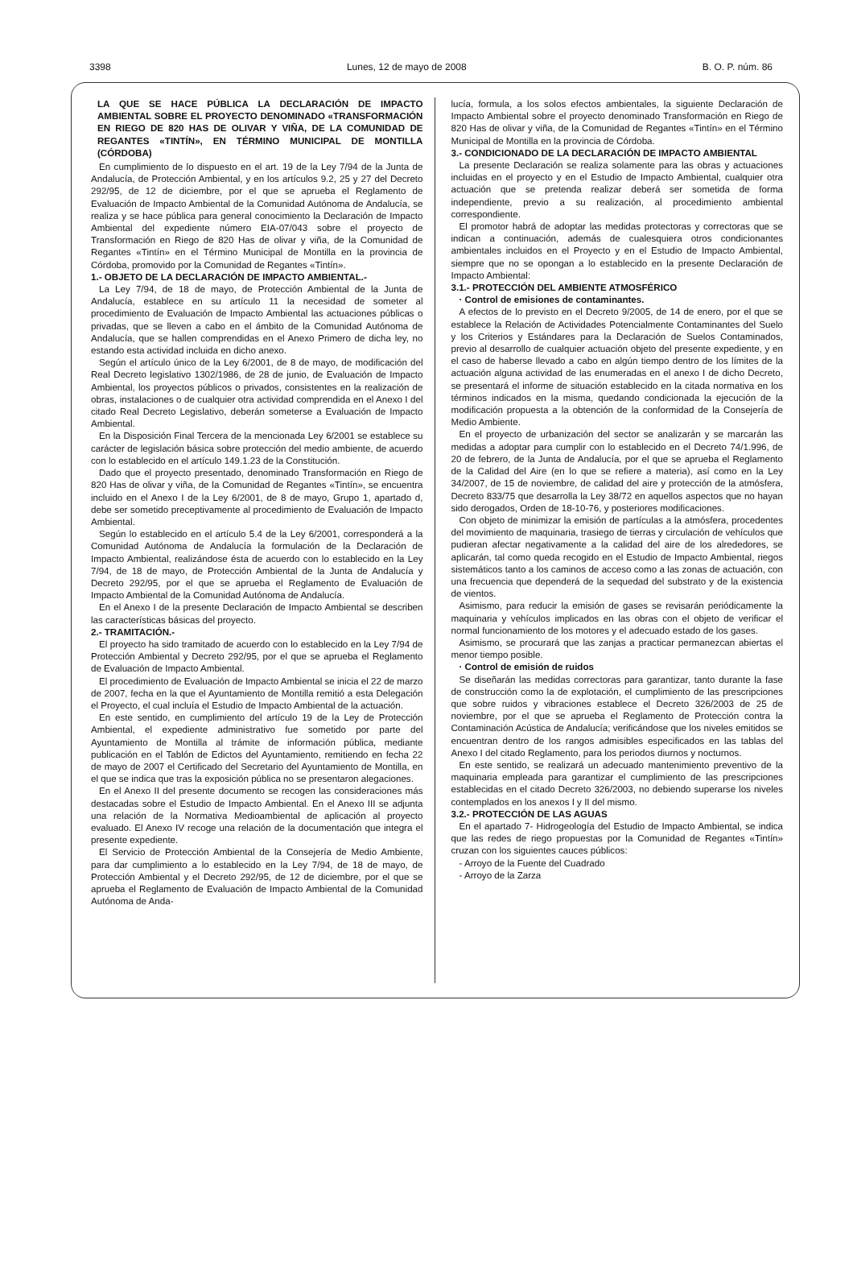3398 Lunes, 12 de mayo de 2008 B. O. P. núm. 86
LA QUE SE HACE PÚBLICA LA DECLARACIÓN DE IMPACTO AMBIENTAL SOBRE EL PROYECTO DENOMINADO «TRANSFORMACIÓN EN RIEGO DE 820 HAS DE OLIVAR Y VIÑA, DE LA COMUNIDAD DE REGANTES «TINTÍN», EN TÉRMINO MUNICIPAL DE MONTILLA (CÓRDOBA)
En cumplimiento de lo dispuesto en el art. 19 de la Ley 7/94 de la Junta de Andalucía, de Protección Ambiental, y en los artículos 9.2, 25 y 27 del Decreto 292/95, de 12 de diciembre, por el que se aprueba el Reglamento de Evaluación de Impacto Ambiental de la Comunidad Autónoma de Andalucía, se realiza y se hace pública para general conocimiento la Declaración de Impacto Ambiental del expediente número EIA-07/043 sobre el proyecto de Transformación en Riego de 820 Has de olivar y viña, de la Comunidad de Regantes «Tintín» en el Término Municipal de Montilla en la provincia de Córdoba, promovido por la Comunidad de Regantes «Tintín».
1.- OBJETO DE LA DECLARACIÓN DE IMPACTO AMBIENTAL.-
La Ley 7/94, de 18 de mayo, de Protección Ambiental de la Junta de Andalucía, establece en su artículo 11 la necesidad de someter al procedimiento de Evaluación de Impacto Ambiental las actuaciones públicas o privadas, que se lleven a cabo en el ámbito de la Comunidad Autónoma de Andalucía, que se hallen comprendidas en el Anexo Primero de dicha ley, no estando esta actividad incluida en dicho anexo.
Según el artículo único de la Ley 6/2001, de 8 de mayo, de modificación del Real Decreto legislativo 1302/1986, de 28 de junio, de Evaluación de Impacto Ambiental, los proyectos públicos o privados, consistentes en la realización de obras, instalaciones o de cualquier otra actividad comprendida en el Anexo I del citado Real Decreto Legislativo, deberán someterse a Evaluación de Impacto Ambiental.
En la Disposición Final Tercera de la mencionada Ley 6/2001 se establece su carácter de legislación básica sobre protección del medio ambiente, de acuerdo con lo establecido en el artículo 149.1.23 de la Constitución.
Dado que el proyecto presentado, denominado Transformación en Riego de 820 Has de olivar y viña, de la Comunidad de Regantes «Tintín», se encuentra incluido en el Anexo I de la Ley 6/2001, de 8 de mayo, Grupo 1, apartado d, debe ser sometido preceptivamente al procedimiento de Evaluación de Impacto Ambiental.
Según lo establecido en el artículo 5.4 de la Ley 6/2001, corresponderá a la Comunidad Autónoma de Andalucía la formulación de la Declaración de Impacto Ambiental, realizándose ésta de acuerdo con lo establecido en la Ley 7/94, de 18 de mayo, de Protección Ambiental de la Junta de Andalucía y Decreto 292/95, por el que se aprueba el Reglamento de Evaluación de Impacto Ambiental de la Comunidad Autónoma de Andalucía.
En el Anexo I de la presente Declaración de Impacto Ambiental se describen las características básicas del proyecto.
2.- TRAMITACIÓN.-
El proyecto ha sido tramitado de acuerdo con lo establecido en la Ley 7/94 de Protección Ambiental y Decreto 292/95, por el que se aprueba el Reglamento de Evaluación de Impacto Ambiental.
El procedimiento de Evaluación de Impacto Ambiental se inicia el 22 de marzo de 2007, fecha en la que el Ayuntamiento de Montilla remitió a esta Delegación el Proyecto, el cual incluía el Estudio de Impacto Ambiental de la actuación.
En este sentido, en cumplimiento del artículo 19 de la Ley de Protección Ambiental, el expediente administrativo fue sometido por parte del Ayuntamiento de Montilla al trámite de información pública, mediante publicación en el Tablón de Edictos del Ayuntamiento, remitiendo en fecha 22 de mayo de 2007 el Certificado del Secretario del Ayuntamiento de Montilla, en el que se indica que tras la exposición pública no se presentaron alegaciones.
En el Anexo II del presente documento se recogen las consideraciones más destacadas sobre el Estudio de Impacto Ambiental. En el Anexo III se adjunta una relación de la Normativa Medioambiental de aplicación al proyecto evaluado. El Anexo IV recoge una relación de la documentación que integra el presente expediente.
El Servicio de Protección Ambiental de la Consejería de Medio Ambiente, para dar cumplimiento a lo establecido en la Ley 7/94, de 18 de mayo, de Protección Ambiental y el Decreto 292/95, de 12 de diciembre, por el que se aprueba el Reglamento de Evaluación de Impacto Ambiental de la Comunidad Autónoma de Anda-
lucía, formula, a los solos efectos ambientales, la siguiente Declaración de Impacto Ambiental sobre el proyecto denominado Transformación en Riego de 820 Has de olivar y viña, de la Comunidad de Regantes «Tintín» en el Término Municipal de Montilla en la provincia de Córdoba.
3.- CONDICIONADO DE LA DECLARACIÓN DE IMPACTO AMBIENTAL
La presente Declaración se realiza solamente para las obras y actuaciones incluidas en el proyecto y en el Estudio de Impacto Ambiental, cualquier otra actuación que se pretenda realizar deberá ser sometida de forma independiente, previo a su realización, al procedimiento ambiental correspondiente.
El promotor habrá de adoptar las medidas protectoras y correctoras que se indican a continuación, además de cualesquiera otros condicionantes ambientales incluidos en el Proyecto y en el Estudio de Impacto Ambiental, siempre que no se opongan a lo establecido en la presente Declaración de Impacto Ambiental:
3.1.- PROTECCIÓN DEL AMBIENTE ATMOSFÉRICO
· Control de emisiones de contaminantes.
A efectos de lo previsto en el Decreto 9/2005, de 14 de enero, por el que se establece la Relación de Actividades Potencialmente Contaminantes del Suelo y los Criterios y Estándares para la Declaración de Suelos Contaminados, previo al desarrollo de cualquier actuación objeto del presente expediente, y en el caso de haberse llevado a cabo en algún tiempo dentro de los límites de la actuación alguna actividad de las enumeradas en el anexo I de dicho Decreto, se presentará el informe de situación establecido en la citada normativa en los términos indicados en la misma, quedando condicionada la ejecución de la modificación propuesta a la obtención de la conformidad de la Consejería de Medio Ambiente.
En el proyecto de urbanización del sector se analizarán y se marcarán las medidas a adoptar para cumplir con lo establecido en el Decreto 74/1.996, de 20 de febrero, de la Junta de Andalucía, por el que se aprueba el Reglamento de la Calidad del Aire (en lo que se refiere a materia), así como en la Ley 34/2007, de 15 de noviembre, de calidad del aire y protección de la atmósfera, Decreto 833/75 que desarrolla la Ley 38/72 en aquellos aspectos que no hayan sido derogados, Orden de 18-10-76, y posteriores modificaciones.
Con objeto de minimizar la emisión de partículas a la atmósfera, procedentes del movimiento de maquinaria, trasiego de tierras y circulación de vehículos que pudieran afectar negativamente a la calidad del aire de los alrededores, se aplicarán, tal como queda recogido en el Estudio de Impacto Ambiental, riegos sistemáticos tanto a los caminos de acceso como a las zonas de actuación, con una frecuencia que dependerá de la sequedad del substrato y de la existencia de vientos.
Asimismo, para reducir la emisión de gases se revisarán periódicamente la maquinaria y vehículos implicados en las obras con el objeto de verificar el normal funcionamiento de los motores y el adecuado estado de los gases.
Asimismo, se procurará que las zanjas a practicar permanezcan abiertas el menor tiempo posible.
· Control de emisión de ruidos
Se diseñarán las medidas correctoras para garantizar, tanto durante la fase de construcción como la de explotación, el cumplimiento de las prescripciones que sobre ruidos y vibraciones establece el Decreto 326/2003 de 25 de noviembre, por el que se aprueba el Reglamento de Protección contra la Contaminación Acústica de Andalucía; verificándose que los niveles emitidos se encuentran dentro de los rangos admisibles especificados en las tablas del Anexo I del citado Reglamento, para los periodos diurnos y nocturnos.
En este sentido, se realizará un adecuado mantenimiento preventivo de la maquinaria empleada para garantizar el cumplimiento de las prescripciones establecidas en el citado Decreto 326/2003, no debiendo superarse los niveles contemplados en los anexos I y II del mismo.
3.2.- PROTECCIÓN DE LAS AGUAS
En el apartado 7- Hidrogeología del Estudio de Impacto Ambiental, se indica que las redes de riego propuestas por la Comunidad de Regantes «Tintín» cruzan con los siguientes cauces públicos:
- Arroyo de la Fuente del Cuadrado
- Arroyo de la Zarza